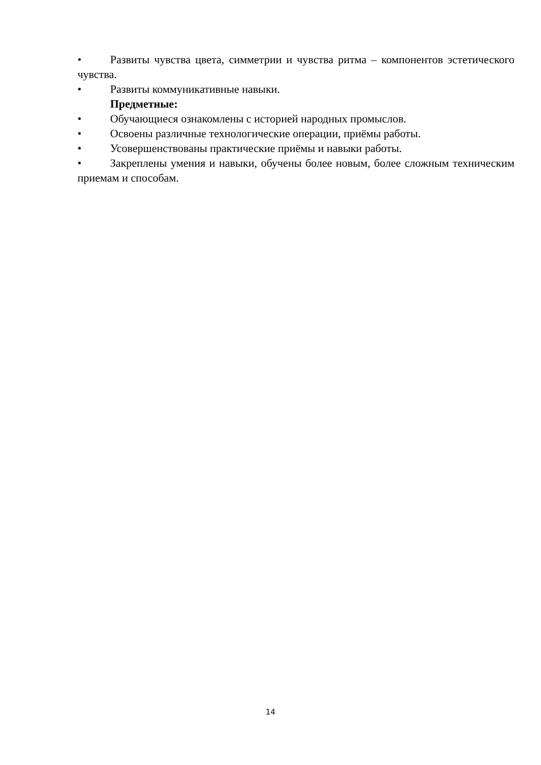• Развиты чувства цвета, симметрии и чувства ритма – компонентов эстетического чувства.
• Развиты коммуникативные навыки.
Предметные:
• Обучающиеся ознакомлены с историей народных промыслов.
• Освоены различные технологические операции, приёмы работы.
• Усовершенствованы практические приёмы и навыки работы.
• Закреплены умения и навыки, обучены более новым, более сложным техническим приемам и способам.
14